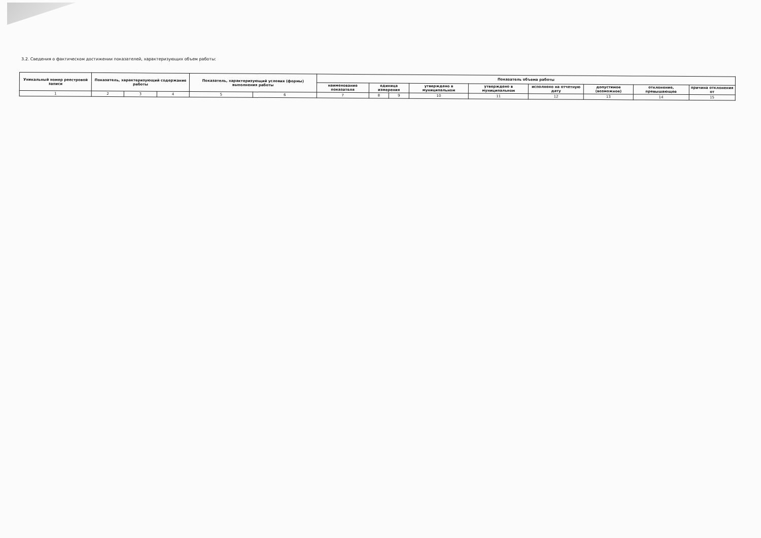3.2. Сведения о фактическом достижении показателей, характеризующих объем работы:
| Уникальный номер реестровой записи | Показатель, характеризующий содержание работы | | | Показатель, характеризующий условия (формы) выполнения работы | | Показатель объема работы | | | | | | | | |
| --- | --- | --- | --- | --- | --- | --- | --- | --- | --- | --- | --- | --- | --- | --- |
| | | | | | | наименование показателя | единица измерения | | утверждено в муниципальном | утверждено в муниципальном | исполнено на отчетную дату | допустимое (возможное) | отклонение, превышающее | причина отклонения от |
| 1 | 2 | 3 | 4 | 5 | 6 | 7 | 8 | 9 | 10 | 11 | 12 | 13 | 14 | 15 |